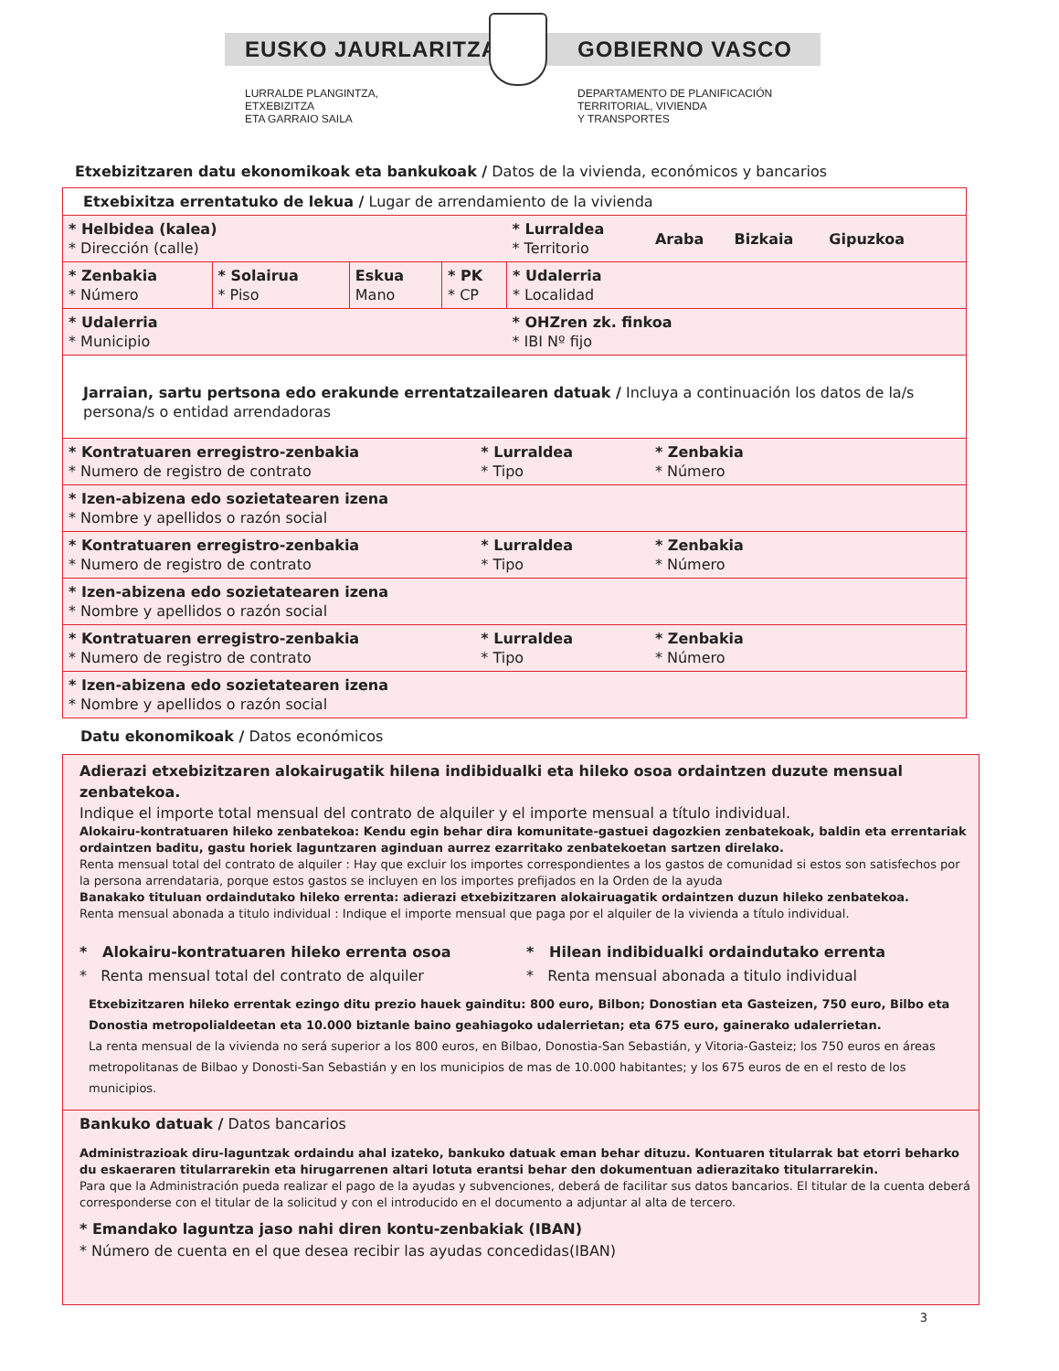EUSKO JAURLARITZA GOBIERNO VASCO
LURRALDE PLANGINTZA,
ETXEBIZITZA
ETA GARRAIO SAILA
DEPARTAMENTO DE PLANIFICACIÓN
TERRITORIAL, VIVIENDA
Y TRANSPORTES
Etxebizitzaren datu ekonomikoak eta bankukoak / Datos de la vivienda, económicos y bancarios
| Etxebixitza errentatuko de lekua / Lugar de arrendamiento de la vivienda | | | | | | |
| * Helbidea (kalea) * Dirección (calle) | | | | | * Lurraldea * Territorio | Araba Bizkaia Gipuzkoa |
| * Zenbakia * Número | * Solairua * Piso | Eskua Mano | * PK * CP | | * Udalerria * Localidad | |
| * Udalerria * Municipio | | | | | * OHZren zk. finkoa * IBI Nº fijo | |
| Jarraian, sartu pertsona edo erakunde errentatzailearen datuak / Incluya a continuación los datos de la/s persona/s o entidad arrendadoras | | | | | | |
| * Kontratuaren erregistro-zenbakia * Numero de registro de contrato | | | | * Lurraldea * Tipo | | * Zenbakia * Número |
| * Izen-abizena edo sozietatearen izena * Nombre y apellidos o razón social | | | | | | |
| * Kontratuaren erregistro-zenbakia * Numero de registro de contrato | | | | * Lurraldea * Tipo | | * Zenbakia * Número |
| * Izen-abizena edo sozietatearen izena * Nombre y apellidos o razón social | | | | | | |
| * Kontratuaren erregistro-zenbakia * Numero de registro de contrato | | | | * Lurraldea * Tipo | | * Zenbakia * Número |
| * Izen-abizena edo sozietatearen izena * Nombre y apellidos o razón social | | | | | | |
Datu ekonomikoak / Datos económicos
Adierazi etxebizitzaren alokairugatik hilena indibidualki eta hileko osoa ordaintzen duzute mensual zenbatekoa.
Indique el importe total mensual del contrato de alquiler y el importe mensual a título individual.
Alokairu-kontratuaren hileko zenbatekoa: Kendu egin behar dira komunitate-gastuei dagozkien zenbatekoak, baldin eta errentariak ordaintzen baditu, gastu horiek laguntzaren aginduan aurrez ezarritako zenbatekoetan sartzen direlako.
Renta mensual total del contrato de alquiler : Hay que excluir los importes correspondientes a los gastos de comunidad si estos son satisfechos por la persona arrendataria, porque estos gastos se incluyen en los importes prefijados en la Orden de la ayuda
Banakako tituluan ordaindutako hileko errenta: adierazi etxebizitzaren alokairuagatik ordaintzen duzun hileko zenbatekoa.
Renta mensual abonada a titulo individual : Indique el importe mensual que paga por el alquiler de la vivienda a título individual.
* Alokairu-kontratuaren hileko errenta osoa
* Renta mensual total del contrato de alquiler
* Hilean indibidualki ordaindutako errenta
* Renta mensual abonada a titulo individual
Etxebizitzaren hileko errentak ezingo ditu prezio hauek gainditu: 800 euro, Bilbon; Donostian eta Gasteizen, 750 euro, Bilbo eta Donostia metropolialdeetan eta 10.000 biztanle baino geahiagoko udalerrietan; eta 675 euro, gainerako udalerrietan.
La renta mensual de la vivienda no será superior a los 800 euros, en Bilbao, Donostia-San Sebastián, y Vitoria-Gasteiz; los 750 euros en áreas metropolitanas de Bilbao y Donosti-San Sebastián y en los municipios de mas de 10.000 habitantes; y los 675 euros de en el resto de los municipios.
Bankuko datuak / Datos bancarios
Administrazioak diru-laguntzak ordaindu ahal izateko, bankuko datuak eman behar dituzu. Kontuaren titularrak bat etorri beharko du eskaeraren titularrarekin eta hirugarrenen altari lotuta erantsi behar den dokumentuan adierazitako titularrarekin.
Para que la Administración pueda realizar el pago de la ayudas y subvenciones, deberá de facilitar sus datos bancarios. El titular de la cuenta deberá corresponderse con el titular de la solicitud y con el introducido en el documento a adjuntar al alta de tercero.
* Emandako laguntza jaso nahi diren kontu-zenbakiak (IBAN)
* Número de cuenta en el que desea recibir las ayudas concedidas(IBAN)
3